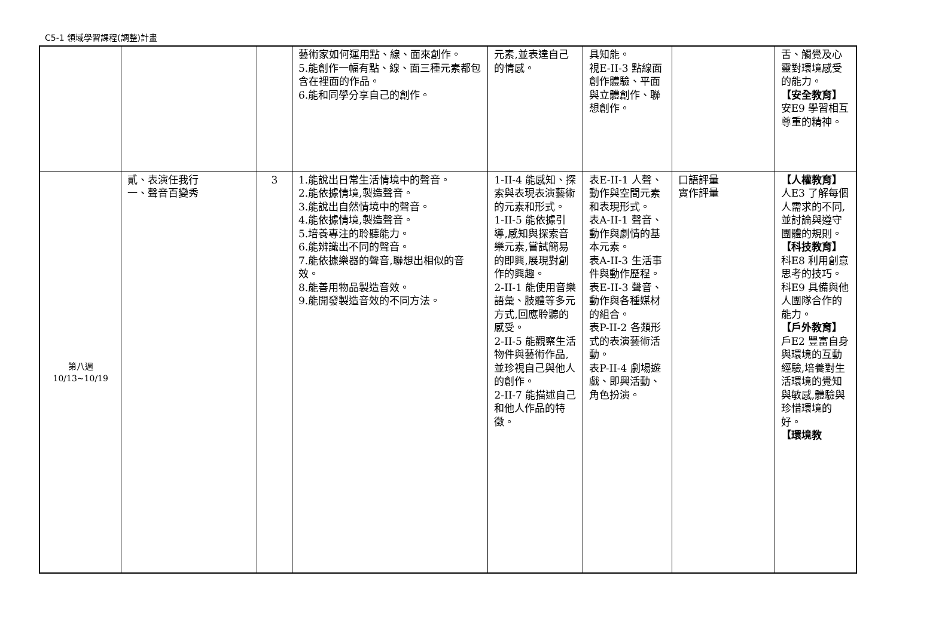C5-1 領域學習課程(調整)計畫
| | | | 藝術家如何運用點、線、面來創作。 5.能創作一幅有點、線、面三種元素都包含在裡面的作品。 6.能和同學分享自己的創作。 | 元素,並表達自己的情感。 | 具知能。 視E-II-3 點線面創作體驗、平面與立體創作、聯想創作。 | | 舌、觸覺及心靈對環境感受的能力。 【安全教育】 安E9 學習相互尊重的精神。 |
| 第八週 10/13~10/19 | 貳、表演任我行 一、聲音百變秀 | 3 | 1.能說出日常生活情境中的聲音。 2.能依據情境,製造聲音。 3.能說出自然情境中的聲音。 4.能依據情境,製造聲音。 5.培養專注的聆聽能力。 6.能辨識出不同的聲音。 7.能依據樂器的聲音,聯想出相似的音效。 8.能善用物品製造音效。 9.能開發製造音效的不同方法。 | 1-II-4 能感知、探索與表現表演藝術的元素和形式。 1-II-5 能依據引導,感知與探索音樂元素,嘗試簡易的即興,展現對創作的興趣。 2-II-1 能使用音樂語彙、肢體等多元方式,回應聆聽的感受。 2-II-5 能觀察生活物件與藝術作品,並珍視自己與他人的創作。 2-II-7 能描述自己和他人作品的特徵。 | 表E-II-1 人聲、動作與空間元素和表現形式。 表A-II-1 聲音、動作與劇情的基本元素。 表A-II-3 生活事件與動作歷程。 表E-II-3 聲音、動作與各種媒材的組合。 表P-II-2 各類形式的表演藝術活動。 表P-II-4 劇場遊戲、即興活動、角色扮演。 | 口語評量 實作評量 | 【人權教育】 人E3 了解每個人需求的不同,並討論與遵守團體的規則。 【科技教育】 科E8 利用創意思考的技巧。 科E9 具備與他人團隊合作的能力。 【戶外教育】 戶E2 豐富自身與環境的互動經驗,培養對生活環境的覺知與敏感,體驗與珍惜環境的好。 【環境教 |